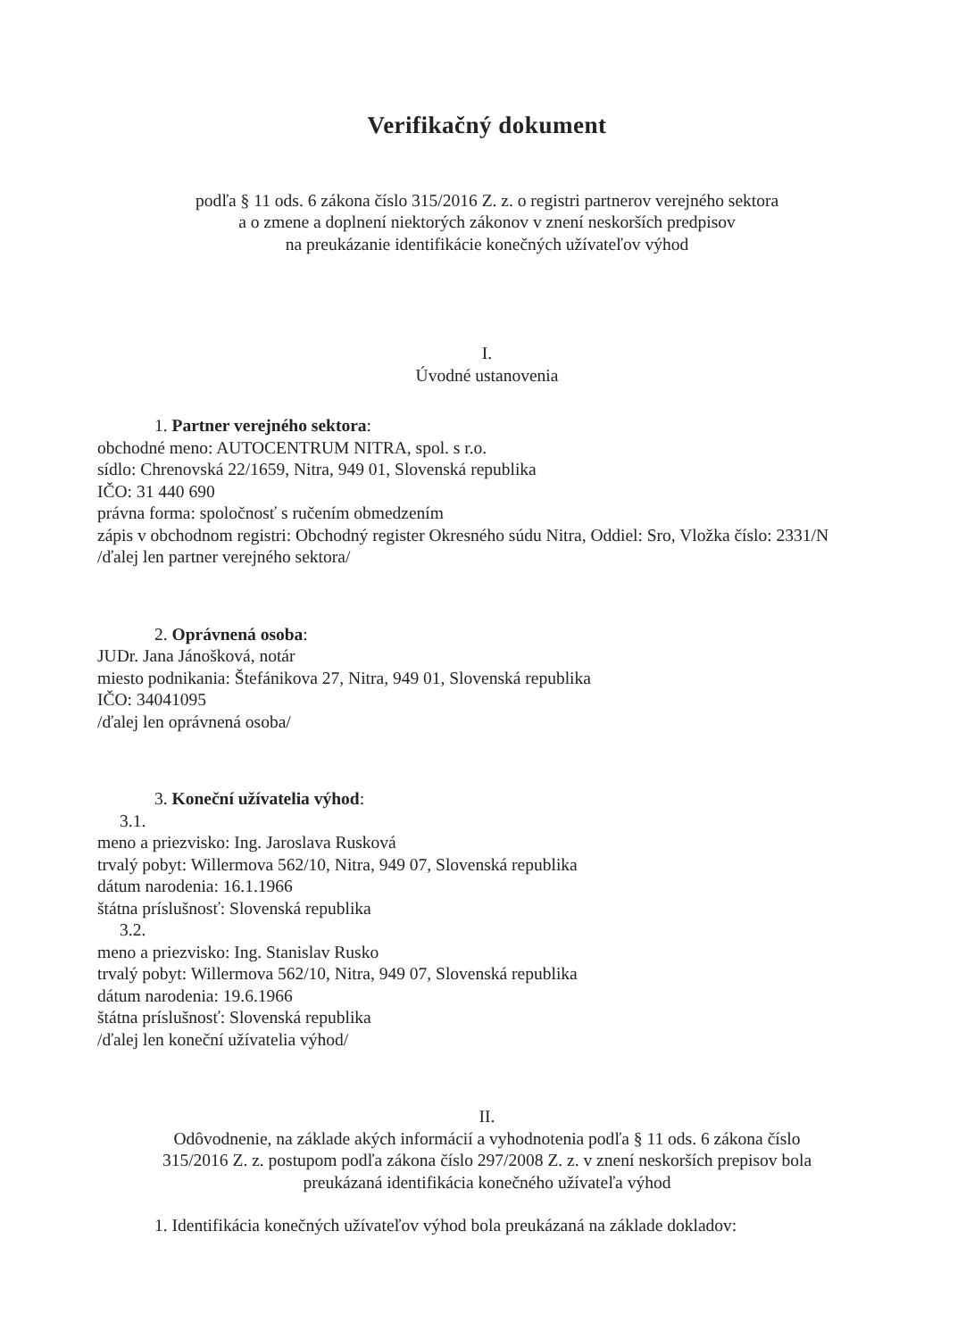Verifikačný dokument
podľa § 11 ods. 6 zákona číslo 315/2016 Z. z. o registri partnerov verejného sektora
a o zmene a doplnení niektorých zákonov v znení neskorších predpisov
na preukázanie identifikácie konečných užívateľov výhod
I.
Úvodné ustanovenia
1. Partner verejného sektora:
obchodné meno: AUTOCENTRUM NITRA, spol. s r.o.
sídlo: Chrenovská 22/1659, Nitra, 949 01, Slovenská republika
IČO: 31 440 690
právna forma: spoločnosť s ručením obmedzením
zápis v obchodnom registri: Obchodný register Okresného súdu Nitra, Oddiel: Sro, Vložka číslo: 2331/N
/ďalej len partner verejného sektora/
2. Oprávnená osoba:
JUDr. Jana Jánošková, notár
miesto podnikania: Štefánikova 27, Nitra, 949 01, Slovenská republika
IČO: 34041095
/ďalej len oprávnená osoba/
3. Koneční užívatelia výhod:
3.1.
meno a priezvisko: Ing. Jaroslava Rusková
trvalý pobyt: Willermova 562/10, Nitra, 949 07, Slovenská republika
dátum narodenia: 16.1.1966
štátna príslušnosť: Slovenská republika
3.2.
meno a priezvisko: Ing. Stanislav Rusko
trvalý pobyt: Willermova 562/10, Nitra, 949 07, Slovenská republika
dátum narodenia: 19.6.1966
štátna príslušnosť: Slovenská republika
/ďalej len koneční užívatelia výhod/
II.
Odôvodnenie, na základe akých informácií a vyhodnotenia podľa § 11 ods. 6 zákona číslo
315/2016 Z. z. postupom podľa zákona číslo 297/2008 Z. z. v znení neskorších prepisov bola
preukázaná identifikácia konečného užívateľa výhod
1. Identifikácia konečných užívateľov výhod bola preukázaná na základe dokladov: